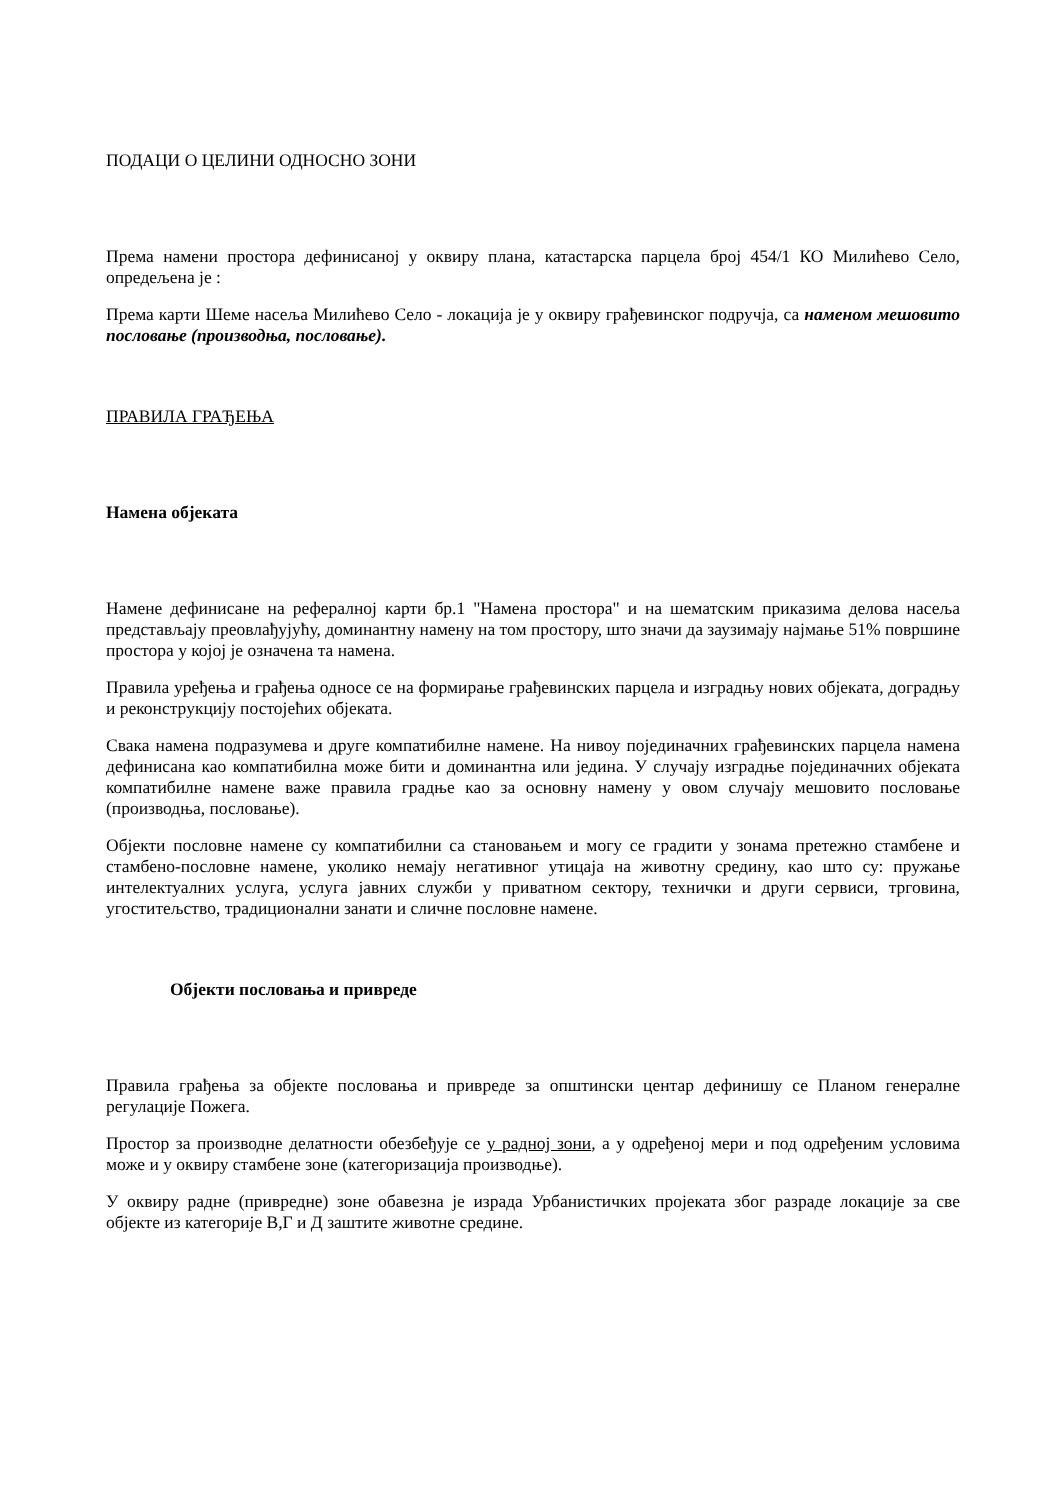ПОДАЦИ О ЦЕЛИНИ ОДНОСНО ЗОНИ
Према намени простора дефинисаној у оквиру плана, катастарска парцела број 454/1 КО Милићево Село, опредељена је :
Према карти Шеме насеља Милићево Село - локација је у оквиру грађевинског подручја, са наменом мешовито пословање (производња, пословање).
ПРАВИЛА ГРАЂЕЊА
Намена објеката
Намене дефинисане на рефералној карти бр.1 "Намена простора" и на шематским приказима делова насеља представљају преовлађујућу, доминантну намену на том простору, што значи да заузимају најмање 51% површине простора у којој је означена та намена.
Правила уређења и грађења односе се на формирање грађевинских парцела и изградњу нових објеката, доградњу и реконструкцију постојећих објеката.
Свака намена подразумева и друге компатибилне намене. На нивоу појединачних грађевинских парцела намена дефинисана као компатибилна може бити и доминантна или једина. У случају изградње појединачних објеката компатибилне намене важе правила градње као за основну намену у овом случају мешовито пословање (производња, пословање).
Објекти пословне намене су компатибилни са становањем и могу се градити у зонама претежно стамбене и стамбено-пословне намене, уколико немају негативног утицаја на животну средину, као што су: пружање интелектуалних услуга, услуга јавних служби у приватном сектору, технички и други сервиси, трговина, угоститељство, традиционални занати и сличне пословне намене.
Објекти пословања и привреде
Правила грађења за објекте пословања и привреде за општински центар дефинишу се Планом генералне регулације Пожега.
Простор за производне делатности обезбеђује се у радној зони, а у одређеној мери и под одређеним условима може и у оквиру стамбене зоне (категоризација производње).
У оквиру радне (привредне) зоне обавезна је израда Урбанистичких пројеката због разраде локације за све објекте из категорије В,Г и Д заштите животне средине.